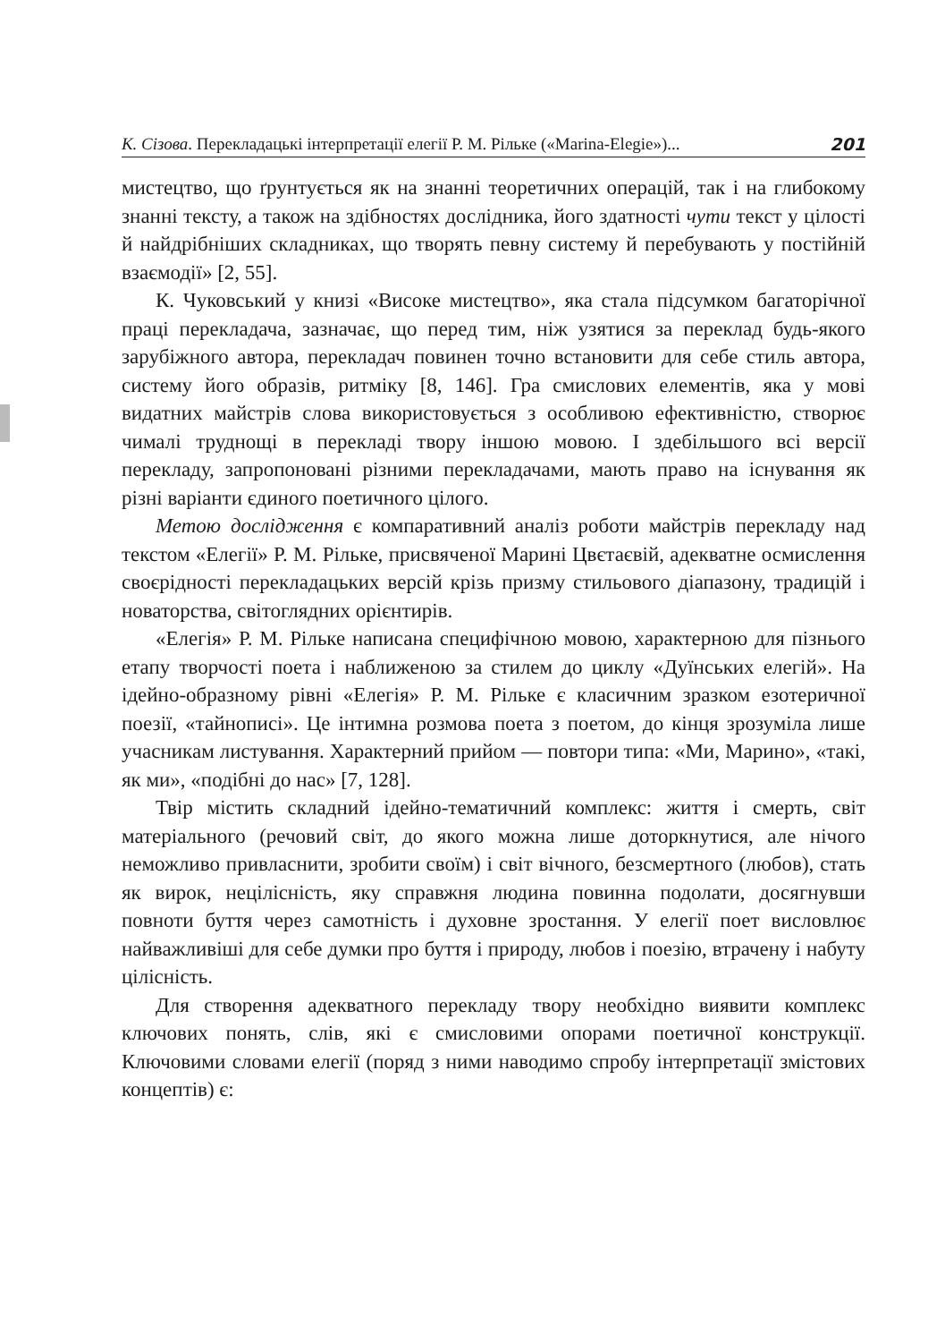К. Сізова. Перекладацькі інтерпретації елегії Р. М. Рільке («Marina-Elegie»)... 201
мистецтво, що ґрунтується як на знанні теоретичних операцій, так і на глибокому знанні тексту, а також на здібностях дослідника, його здатності чути текст у цілості й найдрібніших складниках, що творять певну систему й перебувають у постійній взаємодії» [2, 55].
К. Чуковський у книзі «Високе мистецтво», яка стала підсумком багаторічної праці перекладача, зазначає, що перед тим, ніж узятися за переклад будь-якого зарубіжного автора, перекладач повинен точно встановити для себе стиль автора, систему його образів, ритміку [8, 146]. Гра смислових елементів, яка у мові видатних майстрів слова використовується з особливою ефективністю, створює чималі труднощі в перекладі твору іншою мовою. І здебільшого всі версії перекладу, запропоновані різними перекладачами, мають право на існування як різні варіанти єдиного поетичного цілого.
Метою дослідження є компаративний аналіз роботи майстрів перекладу над текстом «Елегії» Р. М. Рільке, присвяченої Марині Цвєтаєвій, адекватне осмислення своєрідності перекладацьких версій крізь призму стильового діапазону, традицій і новаторства, світоглядних орієнтирів.
«Елегія» Р. М. Рільке написана специфічною мовою, характерною для пізнього етапу творчості поета і наближеною за стилем до циклу «Дуїнських елегій». На ідейно-образному рівні «Елегія» Р. М. Рільке є класичним зразком езотеричної поезії, «тайнописі». Це інтимна розмова поета з поетом, до кінця зрозуміла лише учасникам листування. Характерний прийом — повтори типа: «Ми, Марино», «такі, як ми», «подібні до нас» [7, 128].
Твір містить складний ідейно-тематичний комплекс: життя і смерть, світ матеріального (речовий світ, до якого можна лише доторкнутися, але нічого неможливо привласнити, зробити своїм) і світ вічного, безсмертного (любов), стать як вирок, нецілісність, яку справжня людина повинна подолати, досягнувши повноти буття через самотність і духовне зростання. У елегії поет висловлює найважливіші для себе думки про буття і природу, любов і поезію, втрачену і набуту цілісність.
Для створення адекватного перекладу твору необхідно виявити комплекс ключових понять, слів, які є смисловими опорами поетичної конструкції. Ключовими словами елегії (поряд з ними наводимо спробу інтерпретації змістових концептів) є: